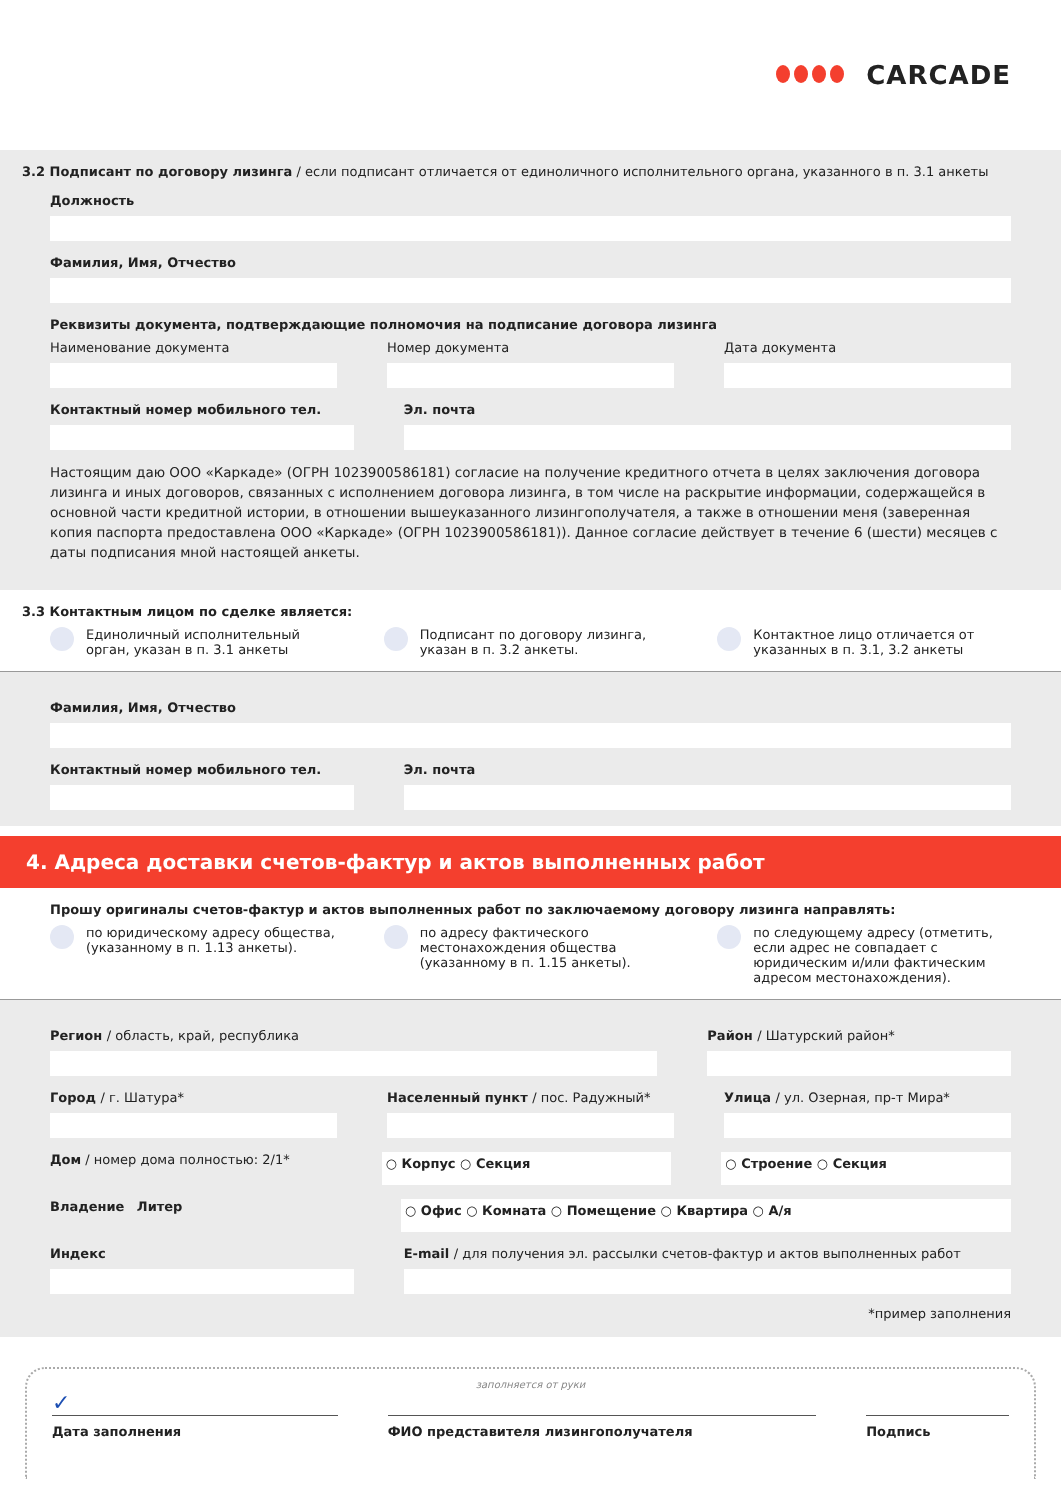CARCADE
3.2 Подписант по договору лизинга / если подписант отличается от единоличного исполнительного органа, указанного в п. 3.1 анкеты
Должность
Фамилия, Имя, Отчество
Реквизиты документа, подтверждающие полномочия на подписание договора лизинга
Наименование документа Номер документа Дата документа
Контактный номер мобильного тел.
Эл. почта
Настоящим даю ООО «Каркаде» (ОГРН 1023900586181) согласие на получение кредитного отчета в целях заключения договора лизинга и иных договоров, связанных с исполнением договора лизинга, в том числе на раскрытие информации, содержащейся в основной части кредитной истории, в отношении вышеуказанного лизингополучателя, а также в отношении меня (заверенная копия паспорта предоставлена ООО «Каркаде» (ОГРН 1023900586181)). Данное согласие действует в течение 6 (шести) месяцев с даты подписания мной настоящей анкеты.
3.3 Контактным лицом по сделке является:
Единоличный исполнительный орган, указан в п. 3.1 анкеты
Подписант по договору лизинга, указан в п. 3.2 анкеты.
Контактное лицо отличается от указанных в п. 3.1, 3.2 анкеты
Фамилия, Имя, Отчество
Контактный номер мобильного тел.
Эл. почта
4. Адреса доставки счетов-фактур и актов выполненных работ
Прошу оригиналы счетов-фактур и актов выполненных работ по заключаемому договору лизинга направлять:
по юридическому адресу общества, (указанному в п. 1.13 анкеты).
по адресу фактического местонахождения общества (указанному в п. 1.15 анкеты).
по следующему адресу (отметить, если адрес не совпадает с юридическим и/или фактическим адресом местонахождения).
Регион / область, край, республика
Район / Шатурский район*
Город / г. Шатура* Населенный пункт / пос. Радужный*
Улица / ул. Озерная, пр-т Мира*
Дом / номер дома полностью: 2/1*
○ Корпус ○ Секция ○ Строение ○ Секция
Владение Литер
○ Офис ○ Комната ○ Помещение ○ Квартира ○ А/я
Индекс E-mail / для получения эл. рассылки счетов-фактур и актов выполненных работ
*пример заполнения
заполняется от руки
✓
Дата заполнения ФИО представителя лизингополучателя
Подпись